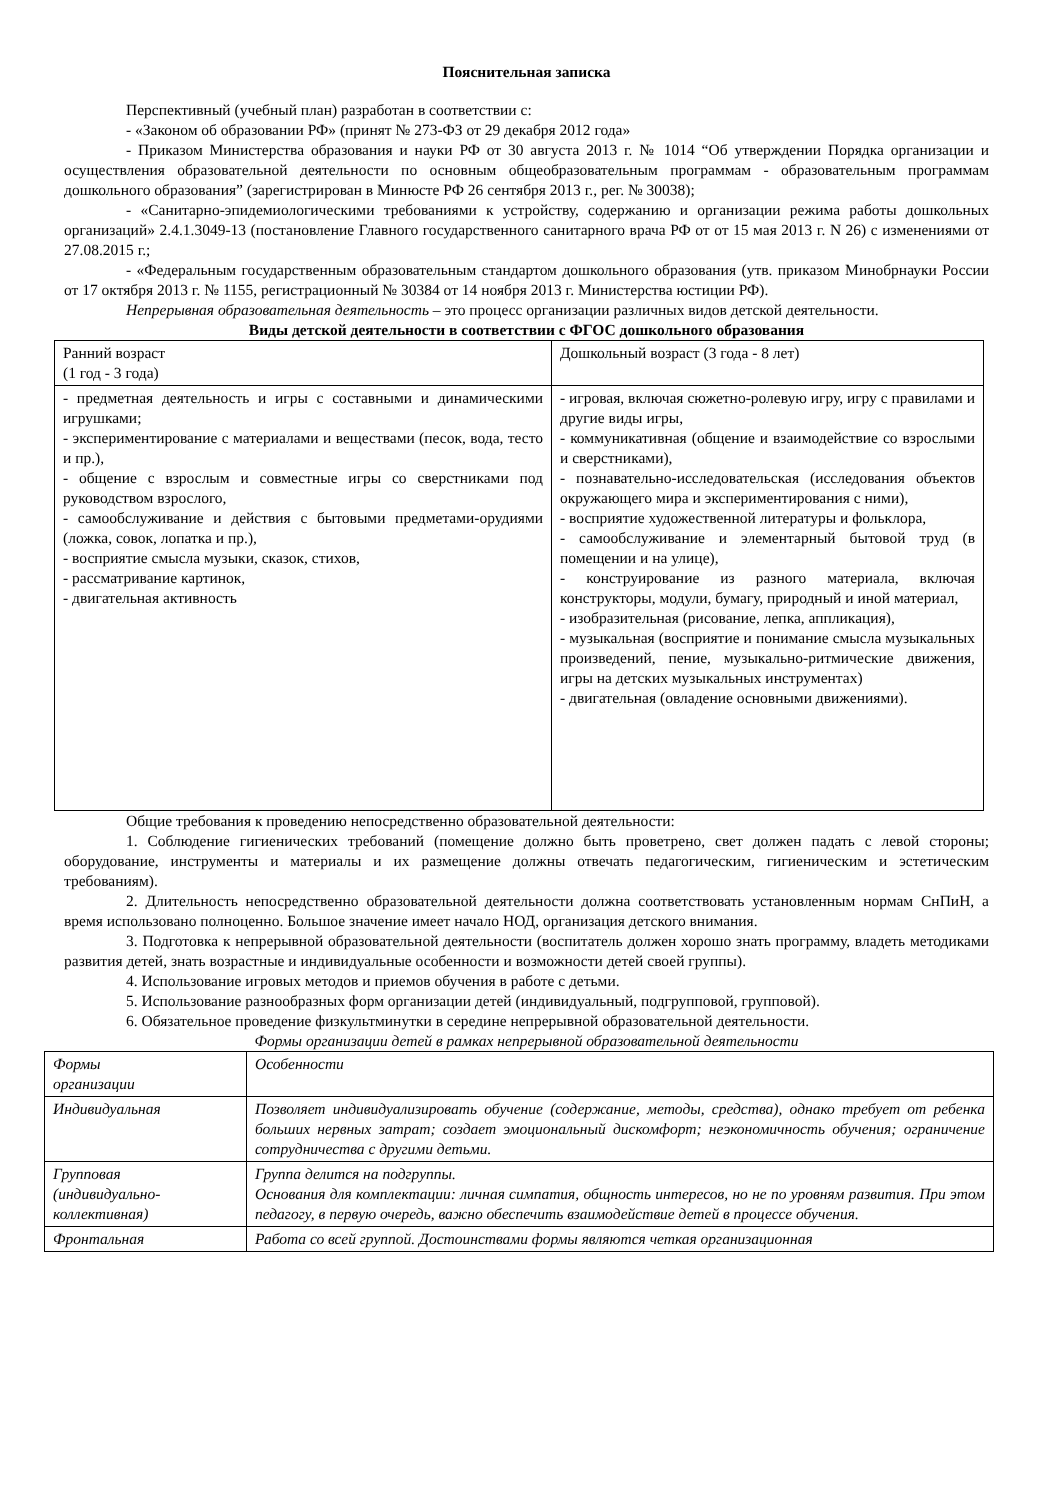Пояснительная записка
Перспективный (учебный план) разработан в соответствии с:
- «Законом об образовании РФ» (принят № 273-ФЗ от 29 декабря 2012 года»
- Приказом Министерства образования и науки РФ от 30 августа 2013 г. № 1014 “Об утверждении Порядка организации и осуществления образовательной деятельности по основным общеобразовательным программам - образовательным программам дошкольного образования” (зарегистрирован в Минюсте РФ 26 сентября 2013 г., рег. № 30038);
- «Санитарно-эпидемиологическими требованиями к устройству, содержанию и организации режима работы дошкольных организаций» 2.4.1.3049-13 (постановление Главного государственного санитарного врача РФ от от 15 мая 2013 г. N 26) с изменениями от 27.08.2015 г.;
- «Федеральным государственным образовательным стандартом дошкольного образования (утв. приказом Минобрнауки России от 17 октября 2013 г. № 1155, регистрационный № 30384 от 14 ноября 2013 г. Министерства юстиции РФ).
Непрерывная образовательная деятельность – это процесс организации различных видов детской деятельности.
Виды детской деятельности в соответствии с ФГОС дошкольного образования
| Ранний возраст (1 год - 3 года) | Дошкольный возраст (3 года - 8 лет) |
| - предметная деятельность и игры с составными и динамическими игрушками; - экспериментирование с материалами и веществами (песок, вода, тесто и пр.), - общение с взрослым и совместные игры со сверстниками под руководством взрослого, - самообслуживание и действия с бытовыми предметами-орудиями (ложка, совок, лопатка и пр.), - восприятие смысла музыки, сказок, стихов, - рассматривание картинок, - двигательная активность | - игровая, включая сюжетно-ролевую игру, игру с правилами и другие виды игры, - коммуникативная (общение и взаимодействие со взрослыми и сверстниками), - познавательно-исследовательская (исследования объектов окружающего мира и экспериментирования с ними), - восприятие художественной литературы и фольклора, - самообслуживание и элементарный бытовой труд (в помещении и на улице), - конструирование из разного материала, включая конструкторы, модули, бумагу, природный и иной материал, - изобразительная (рисование, лепка, аппликация), - музыкальная (восприятие и понимание смысла музыкальных произведений, пение, музыкально-ритмические движения, игры на детских музыкальных инструментах) - двигательная (овладение основными движениями). |
Общие требования к проведению непосредственно образовательной деятельности:
1. Соблюдение гигиенических требований (помещение должно быть проветрено, свет должен падать с левой стороны; оборудование, инструменты и материалы и их размещение должны отвечать педагогическим, гигиеническим и эстетическим требованиям).
2. Длительность непосредственно образовательной деятельности должна соответствовать установленным нормам СнПиН, а время использовано полноценно. Большое значение имеет начало НОД, организация детского внимания.
3. Подготовка к непрерывной образовательной деятельности (воспитатель должен хорошо знать программу, владеть методиками развития детей, знать возрастные и индивидуальные особенности и возможности детей своей группы).
4. Использование игровых методов и приемов обучения в работе с детьми.
5. Использование разнообразных форм организации детей (индивидуальный, подгрупповой, групповой).
6. Обязательное проведение физкультминутки в середине непрерывной образовательной деятельности.
Формы организации детей в рамках непрерывной образовательной деятельности
| Формы организации | Особенности |
| Индивидуальная | Позволяет индивидуализировать обучение (содержание, методы, средства), однако требует от ребенка больших нервных затрат; создает эмоциональный дискомфорт; неэкономичность обучения; ограничение сотрудничества с другими детьми. |
| Групповая (индивидуально-коллективная) | Группа делится на подгруппы. Основания для комплектации: личная симпатия, общность интересов, но не по уровням развития. При этом педагогу, в первую очередь, важно обеспечить взаимодействие детей в процессе обучения. |
| Фронтальная | Работа со всей группой. Достоинствами формы являются четкая организационная |